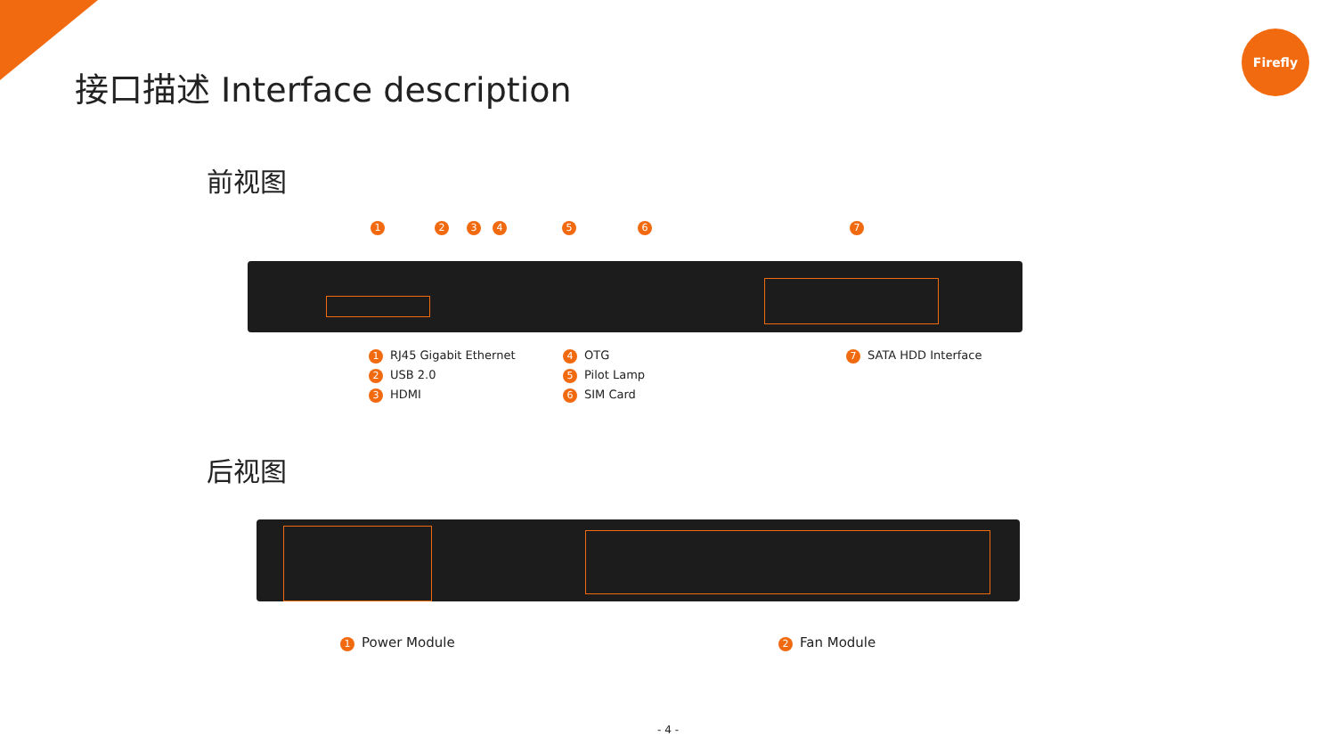接口描述 Interface description
Firefly
前视图
1 2 3 4 5 6 7
1 RJ45 Gigabit Ethernet
2 USB 2.0
3 HDMI
4 OTG
5 Pilot Lamp
6 SIM Card
7 SATA HDD Interface
后视图
1 Power Module 2 Fan Module
- 4 -